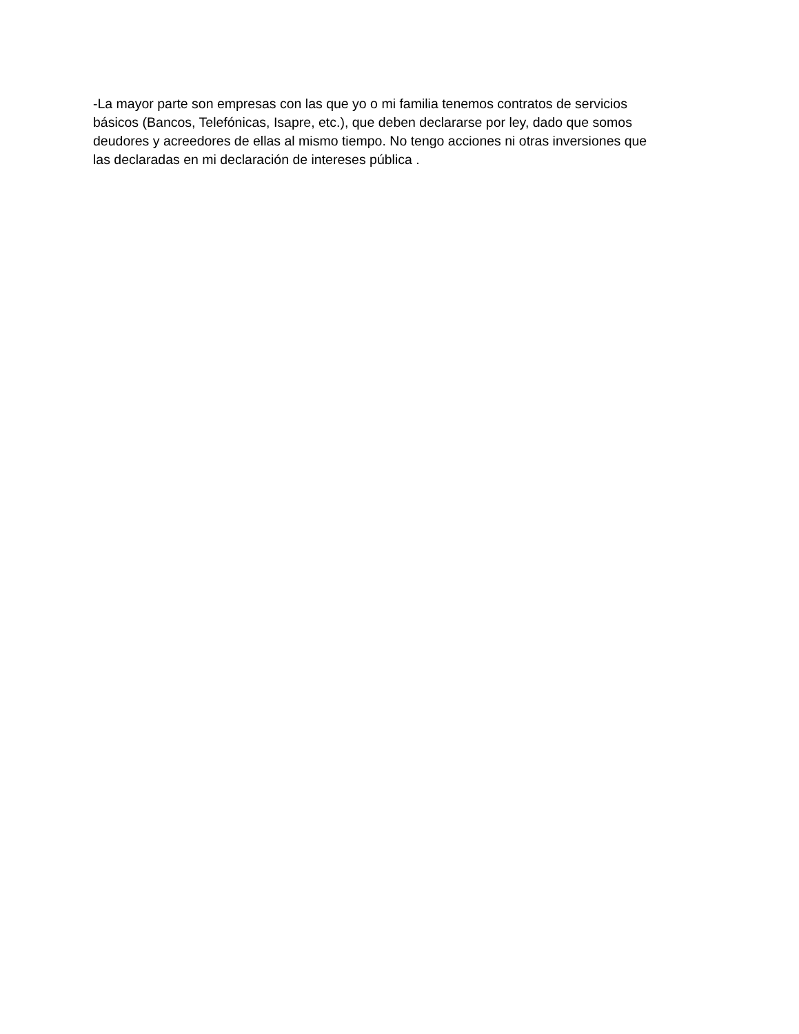-La mayor parte son empresas con las que yo o mi familia tenemos contratos de servicios básicos (Bancos, Telefónicas, Isapre, etc.), que deben declararse por ley, dado que somos deudores y acreedores de ellas al mismo tiempo. No tengo acciones ni otras inversiones que las declaradas en mi declaración de intereses pública .